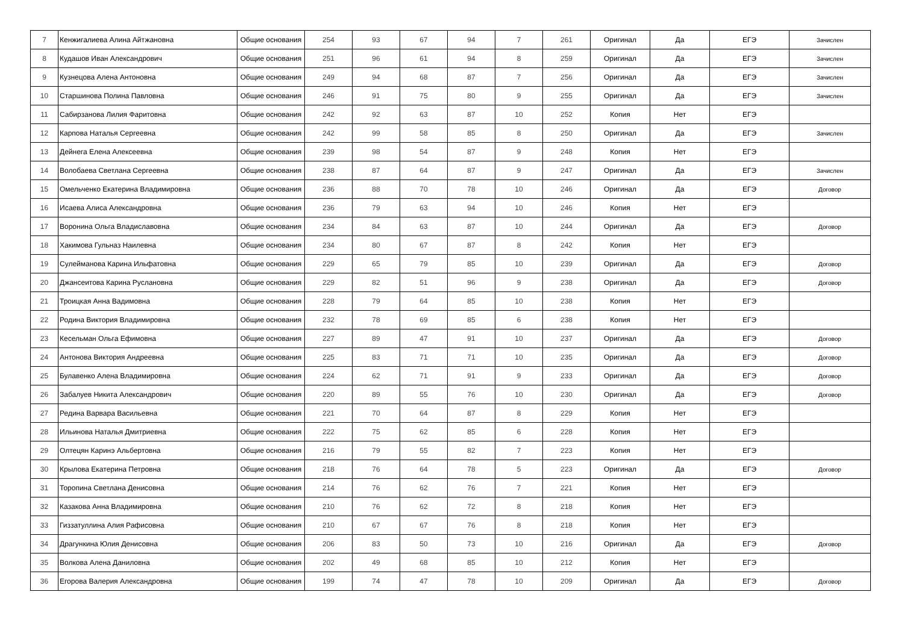| 7 | Кенжигалиева Алина Айтжановна | Общие основания | 254 | 93 | 67 | 94 | 7 | 261 | Оригинал | Да | ЕГЭ | Зачислен |
| 8 | Кудашов Иван Александрович | Общие основания | 251 | 96 | 61 | 94 | 8 | 259 | Оригинал | Да | ЕГЭ | Зачислен |
| 9 | Кузнецова Алена Антоновна | Общие основания | 249 | 94 | 68 | 87 | 7 | 256 | Оригинал | Да | ЕГЭ | Зачислен |
| 10 | Старшинова Полина Павловна | Общие основания | 246 | 91 | 75 | 80 | 9 | 255 | Оригинал | Да | ЕГЭ | Зачислен |
| 11 | Сабирзанова Лилия Фаритовна | Общие основания | 242 | 92 | 63 | 87 | 10 | 252 | Копия | Нет | ЕГЭ | |
| 12 | Карпова Наталья Сергеевна | Общие основания | 242 | 99 | 58 | 85 | 8 | 250 | Оригинал | Да | ЕГЭ | Зачислен |
| 13 | Дейнега Елена Алексеевна | Общие основания | 239 | 98 | 54 | 87 | 9 | 248 | Копия | Нет | ЕГЭ | |
| 14 | Волобаева Светлана Сергеевна | Общие основания | 238 | 87 | 64 | 87 | 9 | 247 | Оригинал | Да | ЕГЭ | Зачислен |
| 15 | Омельченко Екатерина Владимировна | Общие основания | 236 | 88 | 70 | 78 | 10 | 246 | Оригинал | Да | ЕГЭ | Договор |
| 16 | Исаева Алиса Александровна | Общие основания | 236 | 79 | 63 | 94 | 10 | 246 | Копия | Нет | ЕГЭ | |
| 17 | Воронина Ольга Владиславовна | Общие основания | 234 | 84 | 63 | 87 | 10 | 244 | Оригинал | Да | ЕГЭ | Договор |
| 18 | Хакимова Гульназ Наилевна | Общие основания | 234 | 80 | 67 | 87 | 8 | 242 | Копия | Нет | ЕГЭ | |
| 19 | Сулейманова Карина Ильфатовна | Общие основания | 229 | 65 | 79 | 85 | 10 | 239 | Оригинал | Да | ЕГЭ | Договор |
| 20 | Джансеитова Карина Руслановна | Общие основания | 229 | 82 | 51 | 96 | 9 | 238 | Оригинал | Да | ЕГЭ | Договор |
| 21 | Троицкая Анна Вадимовна | Общие основания | 228 | 79 | 64 | 85 | 10 | 238 | Копия | Нет | ЕГЭ | |
| 22 | Родина Виктория Владимировна | Общие основания | 232 | 78 | 69 | 85 | 6 | 238 | Копия | Нет | ЕГЭ | |
| 23 | Кесельман Ольга Ефимовна | Общие основания | 227 | 89 | 47 | 91 | 10 | 237 | Оригинал | Да | ЕГЭ | Договор |
| 24 | Антонова Виктория Андреевна | Общие основания | 225 | 83 | 71 | 71 | 10 | 235 | Оригинал | Да | ЕГЭ | Договор |
| 25 | Булавенко Алена Владимировна | Общие основания | 224 | 62 | 71 | 91 | 9 | 233 | Оригинал | Да | ЕГЭ | Договор |
| 26 | Забалуев Никита Александрович | Общие основания | 220 | 89 | 55 | 76 | 10 | 230 | Оригинал | Да | ЕГЭ | Договор |
| 27 | Редина Варвара Васильевна | Общие основания | 221 | 70 | 64 | 87 | 8 | 229 | Копия | Нет | ЕГЭ | |
| 28 | Ильинова Наталья Дмитриевна | Общие основания | 222 | 75 | 62 | 85 | 6 | 228 | Копия | Нет | ЕГЭ | |
| 29 | Олтецян Каринэ Альбертовна | Общие основания | 216 | 79 | 55 | 82 | 7 | 223 | Копия | Нет | ЕГЭ | |
| 30 | Крылова Екатерина Петровна | Общие основания | 218 | 76 | 64 | 78 | 5 | 223 | Оригинал | Да | ЕГЭ | Договор |
| 31 | Торопина Светлана Денисовна | Общие основания | 214 | 76 | 62 | 76 | 7 | 221 | Копия | Нет | ЕГЭ | |
| 32 | Казакова Анна Владимировна | Общие основания | 210 | 76 | 62 | 72 | 8 | 218 | Копия | Нет | ЕГЭ | |
| 33 | Гиззатуллина Алия Рафисовна | Общие основания | 210 | 67 | 67 | 76 | 8 | 218 | Копия | Нет | ЕГЭ | |
| 34 | Драгункина Юлия Денисовна | Общие основания | 206 | 83 | 50 | 73 | 10 | 216 | Оригинал | Да | ЕГЭ | Договор |
| 35 | Волкова Алена Даниловна | Общие основания | 202 | 49 | 68 | 85 | 10 | 212 | Копия | Нет | ЕГЭ | |
| 36 | Егорова Валерия Александровна | Общие основания | 199 | 74 | 47 | 78 | 10 | 209 | Оригинал | Да | ЕГЭ | Договор |